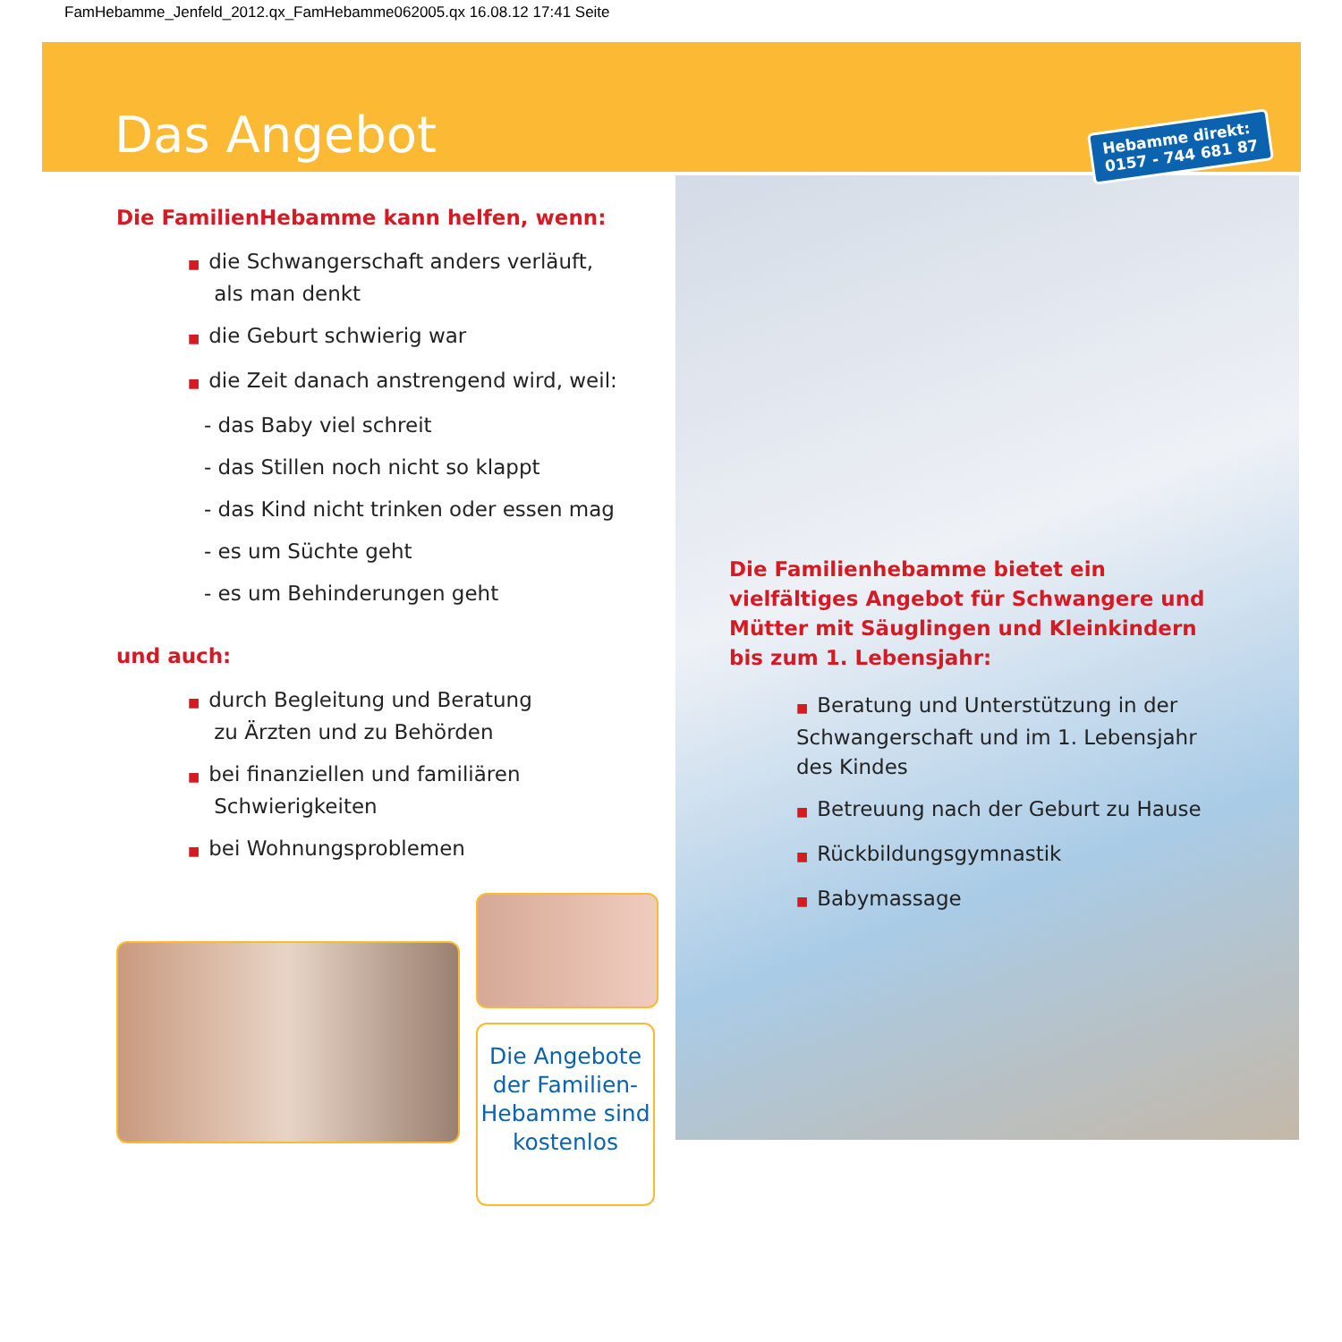FamHebamme_Jenfeld_2012.qx_FamHebamme062005.qx 16.08.12 17:41 Seite
Das Angebot
Hebamme direkt:
0157 - 744 681 87
Die FamilienHebamme kann helfen, wenn:
■ die Schwangerschaft anders verläuft,
als man denkt
■ die Geburt schwierig war
■ die Zeit danach anstrengend wird, weil:
- das Baby viel schreit
- das Stillen noch nicht so klappt
- das Kind nicht trinken oder essen mag
- es um Süchte geht
- es um Behinderungen geht
und auch:
■ durch Begleitung und Beratung
zu Ärzten und zu Behörden
■ bei finanziellen und familiären
Schwierigkeiten
■ bei Wohnungsproblemen
Die Familienhebamme bietet ein vielfältiges Angebot für Schwangere und Mütter mit Säug­lingen und Kleinkindern bis zum 1. Lebensjahr:
■ Beratung und Unterstützung in der Schwangerschaft und im 1. Lebens­jahr des Kindes
■ Betreuung nach der Geburt zu Hause
■ Rückbildungsgymnastik
■ Babymassage
Die Angebote der Familien-Hebamme sind kostenlos